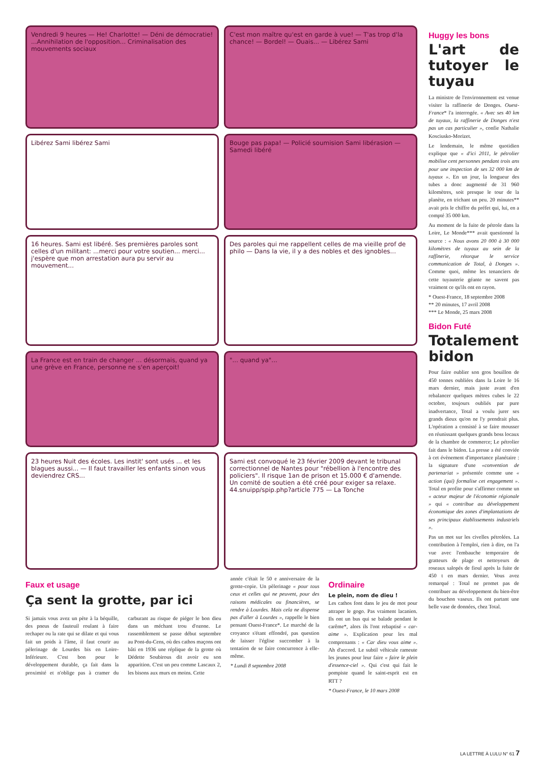Vendredi 9 heures — He! Charlotte! — Déni de démocratie! ...Annihilation de l'opposition... Criminalisation des mouvements sociaux
C'est mon maître qu'est en garde à vue! — T'as trop d'la chance! — Bordel! — Ouais... — Libérez Sami
Libérez Sami libérez Sami
Bouge pas papa! — Policié soumision Sami libérasion — Samedi libéré
16 heures. Sami est libéré. Ses premières paroles sont celles d'un militant: ...merci pour votre soutien... merci... j'espère que mon arrestation aura pu servir au mouvement...
Des paroles qui me rappellent celles de ma vieille prof de philo — Dans la vie, il y a des nobles et des ignobles...
La France est en train de changer ... désormais, quand ya une grève en France, personne ne s'en aperçoit!
"... quand ya"...
23 heures Nuit des écoles. Les instit' sont usés ... et les blagues aussi... — Il faut travailler les enfants sinon vous deviendrez CRS...
Sami est convoqué le 23 février 2009 devant le tribunal correctionnel de Nantes pour "rébellion à l'encontre des policiers". Il risque 1an de prison et 15.000 € d'amende. Un comité de soutien a été créé pour exiger sa relaxe. 44.snuipp/spip.php?article 775 — La Tonche
Faux et usage
Ça sent la grotte, par ici
Si jamais vous avez un pète à la béquille, des pneus de fauteuil roulant à faire rechaper ou la rate qui se dilate et qui vous fait un poids à l'âme, il faut courir au pèlerinage de Lourdes bis en Loire-Inférieure. C'est bon pour le développement durable, ça fait dans la proximité et n'oblige pas à cramer du carburant au risque de piéger le bon dieu dans un méchant trou d'ozone. Le rassemblement se passe début septembre au Pont-du-Cens, où des cathos maçons ont bâti en 1936 une réplique de la grotte où Dédette Soubirous dit avoir eu son apparition. C'est un peu comme Lascaux 2, les bisons aux murs en moins. Cette
année c'était le 50 e anniversaire de la grotte-copie. Un pèlerinage « pour tous ceux et celles qui ne peuvent, pour des raisons médicales ou financières, se rendre à Lourdes. Mais cela ne dispense pas d'aller à Lourdes », rappelle le bien pensant Ouest-France*. Le marché de la croyance s'étant effondré, pas question de laisser l'église succomber à la tentation de se faire concurrence à elle-même.
* Lundi 8 septembre 2008
Ordinaire
Le plein, nom de dieu !
Les cathos font dans le jeu de mot pour attraper le gogo. Pas vraiment lacanien. Ils ont un bus qui se balade pendant le carême*, alors ils l'ont rebaptisé « car-aime ». Explication pour les mal comprenants : « Car dieu vous aime ». Ah d'accord. Le subtil véhicule rameute les jeunes pour leur faire « faire le plein d'essence-ciel ». Qui c'est qui fait le pompiste quand le saint-esprit est en RTT ?
* Ouest-France, le 10 mars 2008
Huggy les bons
L'art de tutoyer le tuyau
La ministre de l'environnement est venue visiter la raffinerie de Donges. Ouest-France* l'a interrogée. « Avec ses 40 km de tuyaux, la raffinerie de Donges n'est pas un cas particulier », confie Nathalie Kosciusko-Morizet.
Le lendemain, le même quotidien explique que « d'ici 2011, le pétrolier mobilise cent personnes pendant trois ans pour une inspection de ses 32 000 km de tuyaux ». En un jour, la longueur des tubes a donc augmenté de 31 960 kilomètres, soit presque le tour de la planète, en trichant un peu. 20 minutes** avait pris le chiffre du préfet qui, lui, en a compté 35 000 km.
Au moment de la fuite de pétrole dans la Loire, Le Monde*** avait questionné la source : « Nous avons 20 000 à 30 000 kilomètres de tuyaux au sein de la raffinerie, rétorque le service communication de Total, à Donges ». Comme quoi, même les tenanciers de cette tuyauterie géante ne savent pas vraiment ce qu'ils ont en rayon.
* Ouest-France, 18 septembre 2008
** 20 minutes, 17 avril 2008
*** Le Monde, 25 mars 2008
Bidon Futé
Totalement bidon
Pour faire oublier son gros bouillon de 450 tonnes oubliées dans la Loire le 16 mars dernier, mais juste avant d'en rebalancer quelques mètres cubes le 22 octobre, toujours oubliés par pure inadvertance, Total a voulu jurer ses grands dieux qu'on ne l'y prendrait plus. L'opération a consisté à se faire mousser en réunissant quelques grands boss locaux de la chambre de commerce; Le pétrolier fait dans le bidon. La presse a été conviée à cet évènement d'importance planétaire : la signature d'une «convention de partenariat » présentée comme une « action (qui) formalise cet engagement ». Total en profite pour s'affirmer comme un « acteur majeur de l'économie régionale » qui « contribue au développement économique des zones d'implantations de ses principaux établissements industriels ».
Pas un mot sur les civelles pétrolées. La contribution à l'emploi, rien à dire, on l'a vue avec l'embauche temporaire de gratteurs de plage et nettoyeurs de roseaux salopés de fioul après la fuite de 450 t en mars dernier. Vous avez remarqué : Total ne promet pas de contribuer au développement du bien-être du bouchon vaseux. Ils ont partant une belle vase de données, chez Total.
LA LETTRE À LULU N° 61 7